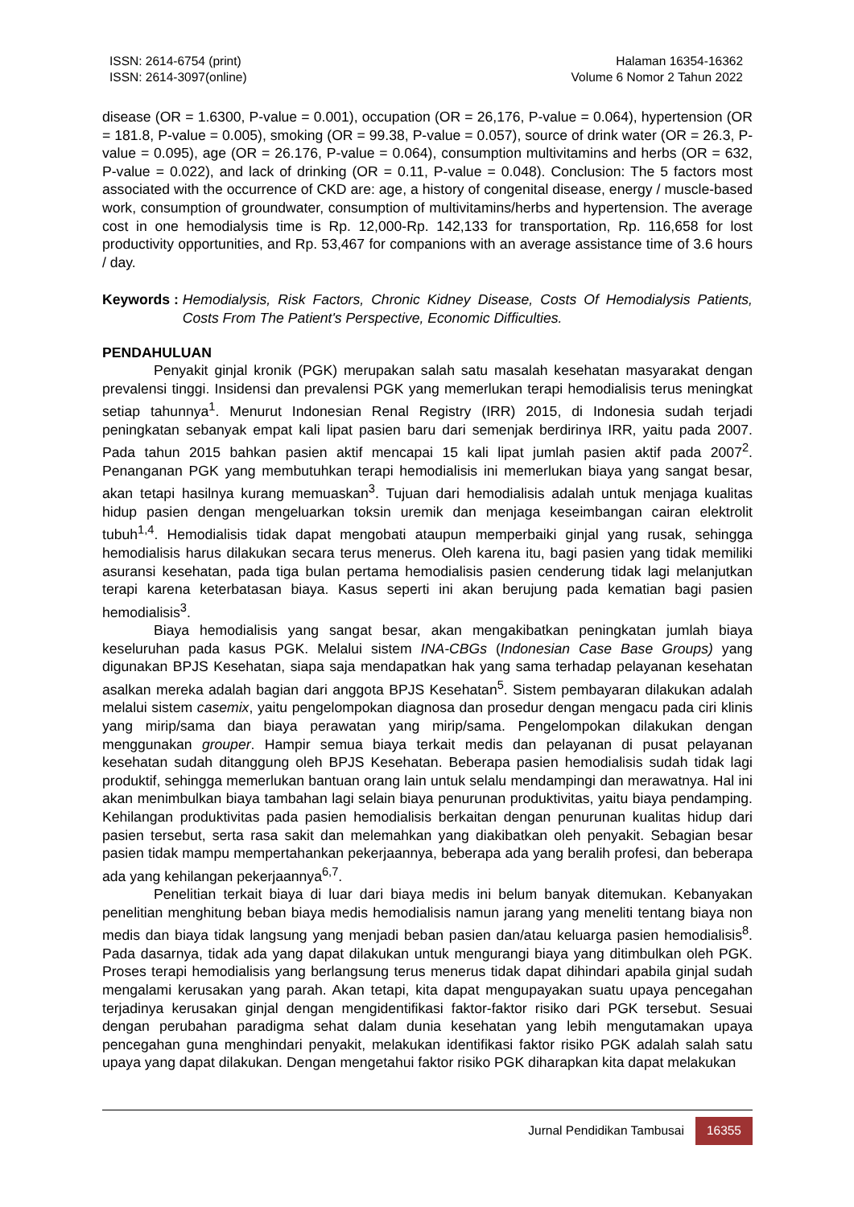ISSN: 2614-6754 (print)
ISSN: 2614-3097(online)
Halaman 16354-16362
Volume 6 Nomor 2 Tahun 2022
disease (OR = 1.6300, P-value = 0.001), occupation (OR = 26,176, P-value = 0.064), hypertension (OR = 181.8, P-value = 0.005), smoking (OR = 99.38, P-value = 0.057), source of drink water (OR = 26.3, P-value = 0.095), age (OR = 26.176, P-value = 0.064), consumption multivitamins and herbs (OR = 632, P-value = 0.022), and lack of drinking (OR = 0.11, P-value = 0.048). Conclusion: The 5 factors most associated with the occurrence of CKD are: age, a history of congenital disease, energy / muscle-based work, consumption of groundwater, consumption of multivitamins/herbs and hypertension. The average cost in one hemodialysis time is Rp. 12,000-Rp. 142,133 for transportation, Rp. 116,658 for lost productivity opportunities, and Rp. 53,467 for companions with an average assistance time of 3.6 hours / day.
Keywords : Hemodialysis, Risk Factors, Chronic Kidney Disease, Costs Of Hemodialysis Patients, Costs From The Patient's Perspective, Economic Difficulties.
PENDAHULUAN
Penyakit ginjal kronik (PGK) merupakan salah satu masalah kesehatan masyarakat dengan prevalensi tinggi. Insidensi dan prevalensi PGK yang memerlukan terapi hemodialisis terus meningkat setiap tahunnya<sup>1</sup>. Menurut Indonesian Renal Registry (IRR) 2015, di Indonesia sudah terjadi peningkatan sebanyak empat kali lipat pasien baru dari semenjak berdirinya IRR, yaitu pada 2007. Pada tahun 2015 bahkan pasien aktif mencapai 15 kali lipat jumlah pasien aktif pada 2007<sup>2</sup>. Penanganan PGK yang membutuhkan terapi hemodialisis ini memerlukan biaya yang sangat besar, akan tetapi hasilnya kurang memuaskan<sup>3</sup>. Tujuan dari hemodialisis adalah untuk menjaga kualitas hidup pasien dengan mengeluarkan toksin uremik dan menjaga keseimbangan cairan elektrolit tubuh<sup>1,4</sup>. Hemodialisis tidak dapat mengobati ataupun memperbaiki ginjal yang rusak, sehingga hemodialisis harus dilakukan secara terus menerus. Oleh karena itu, bagi pasien yang tidak memiliki asuransi kesehatan, pada tiga bulan pertama hemodialisis pasien cenderung tidak lagi melanjutkan terapi karena keterbatasan biaya. Kasus seperti ini akan berujung pada kematian bagi pasien hemodialisis<sup>3</sup>.
Biaya hemodialisis yang sangat besar, akan mengakibatkan peningkatan jumlah biaya keseluruhan pada kasus PGK. Melalui sistem INA-CBGs (Indonesian Case Base Groups) yang digunakan BPJS Kesehatan, siapa saja mendapatkan hak yang sama terhadap pelayanan kesehatan asalkan mereka adalah bagian dari anggota BPJS Kesehatan<sup>5</sup>. Sistem pembayaran dilakukan adalah melalui sistem casemix, yaitu pengelompokan diagnosa dan prosedur dengan mengacu pada ciri klinis yang mirip/sama dan biaya perawatan yang mirip/sama. Pengelompokan dilakukan dengan menggunakan grouper. Hampir semua biaya terkait medis dan pelayanan di pusat pelayanan kesehatan sudah ditanggung oleh BPJS Kesehatan. Beberapa pasien hemodialisis sudah tidak lagi produktif, sehingga memerlukan bantuan orang lain untuk selalu mendampingi dan merawatnya. Hal ini akan menimbulkan biaya tambahan lagi selain biaya penurunan produktivitas, yaitu biaya pendamping. Kehilangan produktivitas pada pasien hemodialisis berkaitan dengan penurunan kualitas hidup dari pasien tersebut, serta rasa sakit dan melemahkan yang diakibatkan oleh penyakit. Sebagian besar pasien tidak mampu mempertahankan pekerjaannya, beberapa ada yang beralih profesi, dan beberapa ada yang kehilangan pekerjaannya<sup>6,7</sup>.
Penelitian terkait biaya di luar dari biaya medis ini belum banyak ditemukan. Kebanyakan penelitian menghitung beban biaya medis hemodialisis namun jarang yang meneliti tentang biaya non medis dan biaya tidak langsung yang menjadi beban pasien dan/atau keluarga pasien hemodialisis<sup>8</sup>. Pada dasarnya, tidak ada yang dapat dilakukan untuk mengurangi biaya yang ditimbulkan oleh PGK. Proses terapi hemodialisis yang berlangsung terus menerus tidak dapat dihindari apabila ginjal sudah mengalami kerusakan yang parah. Akan tetapi, kita dapat mengupayakan suatu upaya pencegahan terjadinya kerusakan ginjal dengan mengidentifikasi faktor-faktor risiko dari PGK tersebut. Sesuai dengan perubahan paradigma sehat dalam dunia kesehatan yang lebih mengutamakan upaya pencegahan guna menghindari penyakit, melakukan identifikasi faktor risiko PGK adalah salah satu upaya yang dapat dilakukan. Dengan mengetahui faktor risiko PGK diharapkan kita dapat melakukan
Jurnal Pendidikan Tambusai 16355